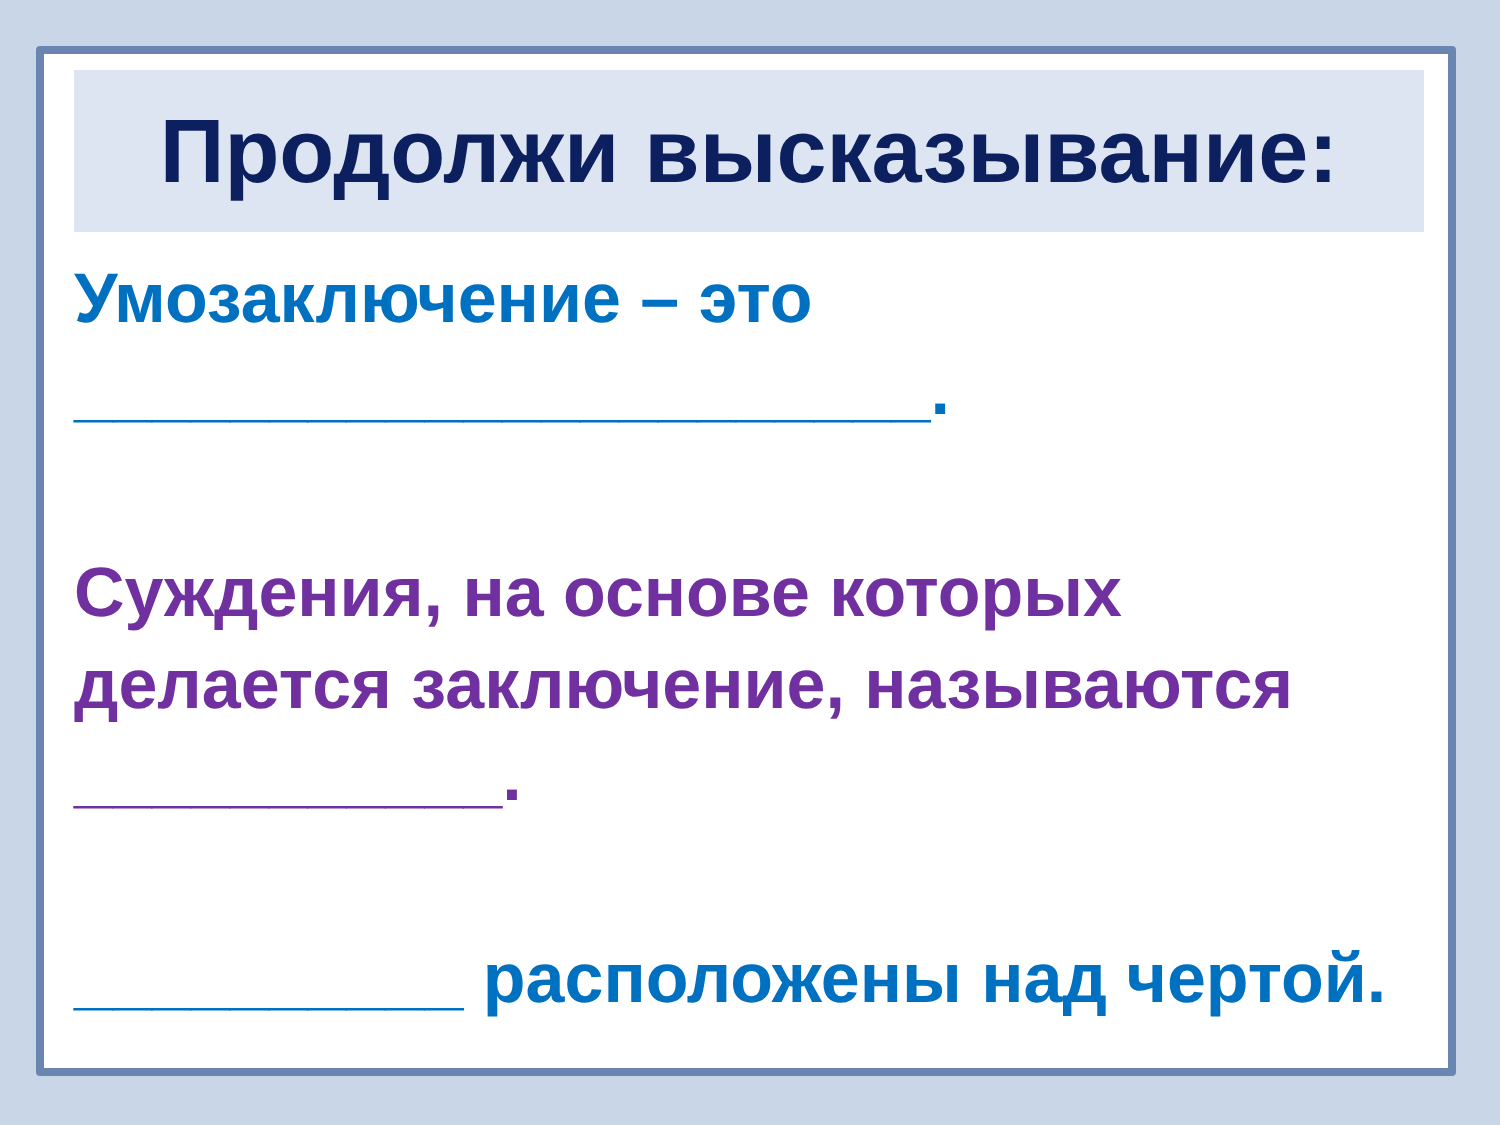Продолжи высказывание:
Умозаключение – это ______________________.
Суждения, на основе которых делается заключение, называются ___________.
__________ расположены над чертой.